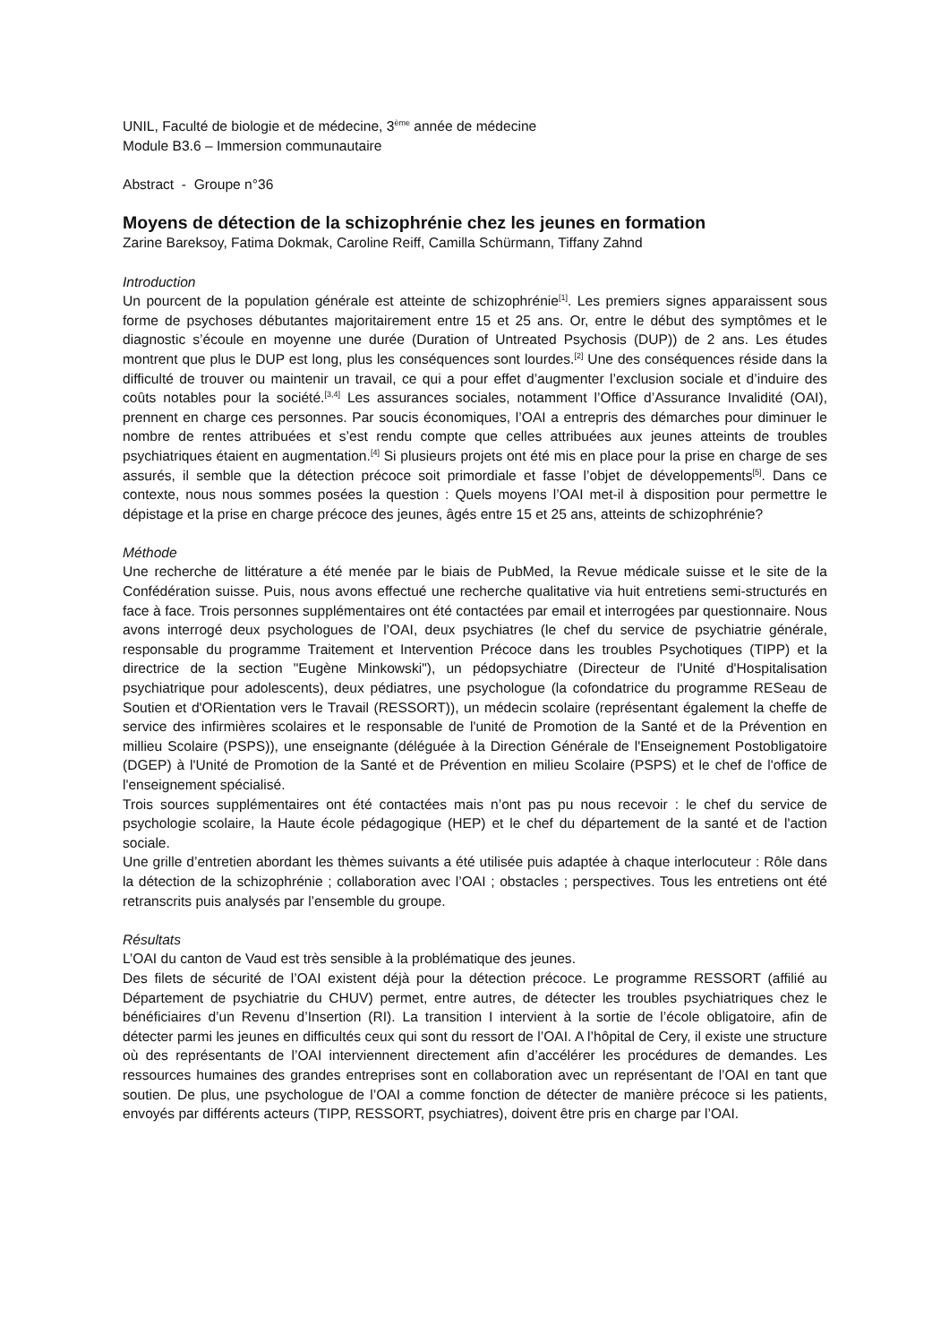UNIL, Faculté de biologie et de médecine, 3<sup>ème</sup> année de médecine
Module B3.6 – Immersion communautaire
Abstract - Groupe n°36
Moyens de détection de la schizophrénie chez les jeunes en formation
Zarine Bareksoy, Fatima Dokmak, Caroline Reiff, Camilla Schürmann, Tiffany Zahnd
Introduction
Un pourcent de la population générale est atteinte de schizophrénie<sup>[1]</sup>. Les premiers signes apparaissent sous forme de psychoses débutantes majoritairement entre 15 et 25 ans. Or, entre le début des symptômes et le diagnostic s’écoule en moyenne une durée (Duration of Untreated Psychosis (DUP)) de 2 ans. Les études montrent que plus le DUP est long, plus les conséquences sont lourdes.<sup>[2]</sup> Une des conséquences réside dans la difficulté de trouver ou maintenir un travail, ce qui a pour effet d’augmenter l’exclusion sociale et d’induire des coûts notables pour la société.<sup>[3,4]</sup> Les assurances sociales, notamment l’Office d’Assurance Invalidité (OAI), prennent en charge ces personnes. Par soucis économiques, l’OAI a entrepris des démarches pour diminuer le nombre de rentes attribuées et s’est rendu compte que celles attribuées aux jeunes atteints de troubles psychiatriques étaient en augmentation.<sup>[4]</sup> Si plusieurs projets ont été mis en place pour la prise en charge de ses assurés, il semble que la détection précoce soit primordiale et fasse l’objet de développements<sup>[5]</sup>. Dans ce contexte, nous nous sommes posées la question : Quels moyens l’OAI met-il à disposition pour permettre le dépistage et la prise en charge précoce des jeunes, âgés entre 15 et 25 ans, atteints de schizophrénie?
Méthode
Une recherche de littérature a été menée par le biais de PubMed, la Revue médicale suisse et le site de la Confédération suisse. Puis, nous avons effectué une recherche qualitative via huit entretiens semi-structurés en face à face. Trois personnes supplémentaires ont été contactées par email et interrogées par questionnaire. Nous avons interrogé deux psychologues de l’OAI, deux psychiatres (le chef du service de psychiatrie générale, responsable du programme Traitement et Intervention Précoce dans les troubles Psychotiques (TIPP) et la directrice de la section "Eugène Minkowski"), un pédopsychiatre (Directeur de l'Unité d'Hospitalisation psychiatrique pour adolescents), deux pédiatres, une psychologue (la cofondatrice du programme RESeau de Soutien et d'ORientation vers le Travail (RESSORT)), un médecin scolaire (représentant également la cheffe de service des infirmières scolaires et le responsable de l'unité de Promotion de la Santé et de la Prévention en millieu Scolaire (PSPS)), une enseignante (déléguée à la Direction Générale de l'Enseignement Postobligatoire (DGEP) à l'Unité de Promotion de la Santé et de Prévention en milieu Scolaire (PSPS) et le chef de l'office de l'enseignement spécialisé.
Trois sources supplémentaires ont été contactées mais n’ont pas pu nous recevoir : le chef du service de psychologie scolaire, la Haute école pédagogique (HEP) et le chef du département de la santé et de l'action sociale.
Une grille d’entretien abordant les thèmes suivants a été utilisée puis adaptée à chaque interlocuteur : Rôle dans la détection de la schizophrénie ; collaboration avec l’OAI ; obstacles ; perspectives. Tous les entretiens ont été retranscrits puis analysés par l’ensemble du groupe.
Résultats
L’OAI du canton de Vaud est très sensible à la problématique des jeunes.
Des filets de sécurité de l’OAI existent déjà pour la détection précoce. Le programme RESSORT (affilié au Département de psychiatrie du CHUV) permet, entre autres, de détecter les troubles psychiatriques chez le bénéficiaires d’un Revenu d’Insertion (RI). La transition I intervient à la sortie de l’école obligatoire, afin de détecter parmi les jeunes en difficultés ceux qui sont du ressort de l’OAI. A l’hôpital de Cery, il existe une structure où des représentants de l’OAI interviennent directement afin d’accélérer les procédures de demandes. Les ressources humaines des grandes entreprises sont en collaboration avec un représentant de l’OAI en tant que soutien. De plus, une psychologue de l’OAI a comme fonction de détecter de manière précoce si les patients, envoyés par différents acteurs (TIPP, RESSORT, psychiatres), doivent être pris en charge par l’OAI.